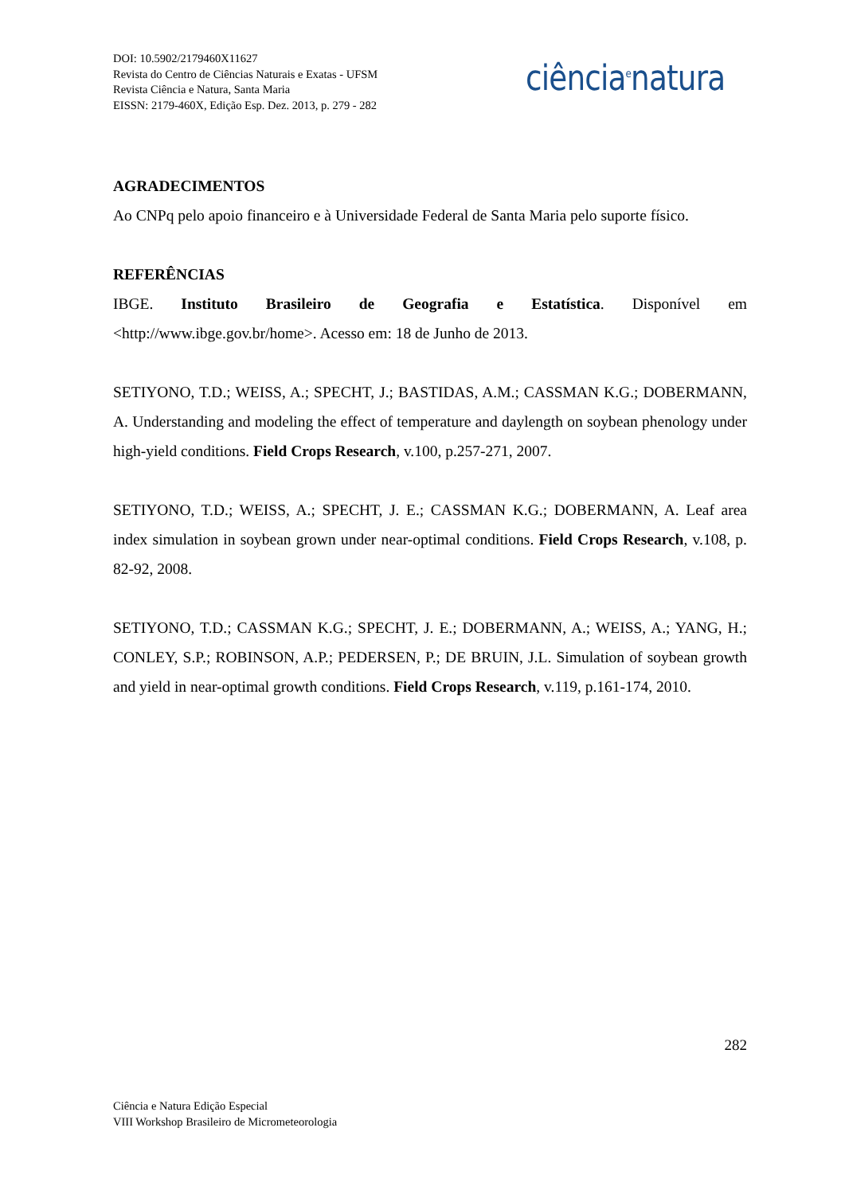DOI: 10.5902/2179460X11627
Revista do Centro de Ciências Naturais e Exatas - UFSM
Revista Ciência e Natura, Santa Maria
EISSN: 2179-460X, Edição Esp. Dez. 2013, p. 279 - 282
ciência<sup>e</sup>natura
AGRADECIMENTOS
Ao CNPq pelo apoio financeiro e à Universidade Federal de Santa Maria pelo suporte físico.
REFERÊNCIAS
IBGE. Instituto Brasileiro de Geografia e Estatística. Disponível em <http://www.ibge.gov.br/home>. Acesso em: 18 de Junho de 2013.
SETIYONO, T.D.; WEISS, A.; SPECHT, J.; BASTIDAS, A.M.; CASSMAN K.G.; DOBERMANN, A. Understanding and modeling the effect of temperature and daylength on soybean phenology under high-yield conditions. Field Crops Research, v.100, p.257-271, 2007.
SETIYONO, T.D.; WEISS, A.; SPECHT, J. E.; CASSMAN K.G.; DOBERMANN, A. Leaf area index simulation in soybean grown under near-optimal conditions. Field Crops Research, v.108, p. 82-92, 2008.
SETIYONO, T.D.; CASSMAN K.G.; SPECHT, J. E.; DOBERMANN, A.; WEISS, A.; YANG, H.; CONLEY, S.P.; ROBINSON, A.P.; PEDERSEN, P.; DE BRUIN, J.L. Simulation of soybean growth and yield in near-optimal growth conditions. Field Crops Research, v.119, p.161-174, 2010.
282
Ciência e Natura Edição Especial
VIII Workshop Brasileiro de Micrometeorologia